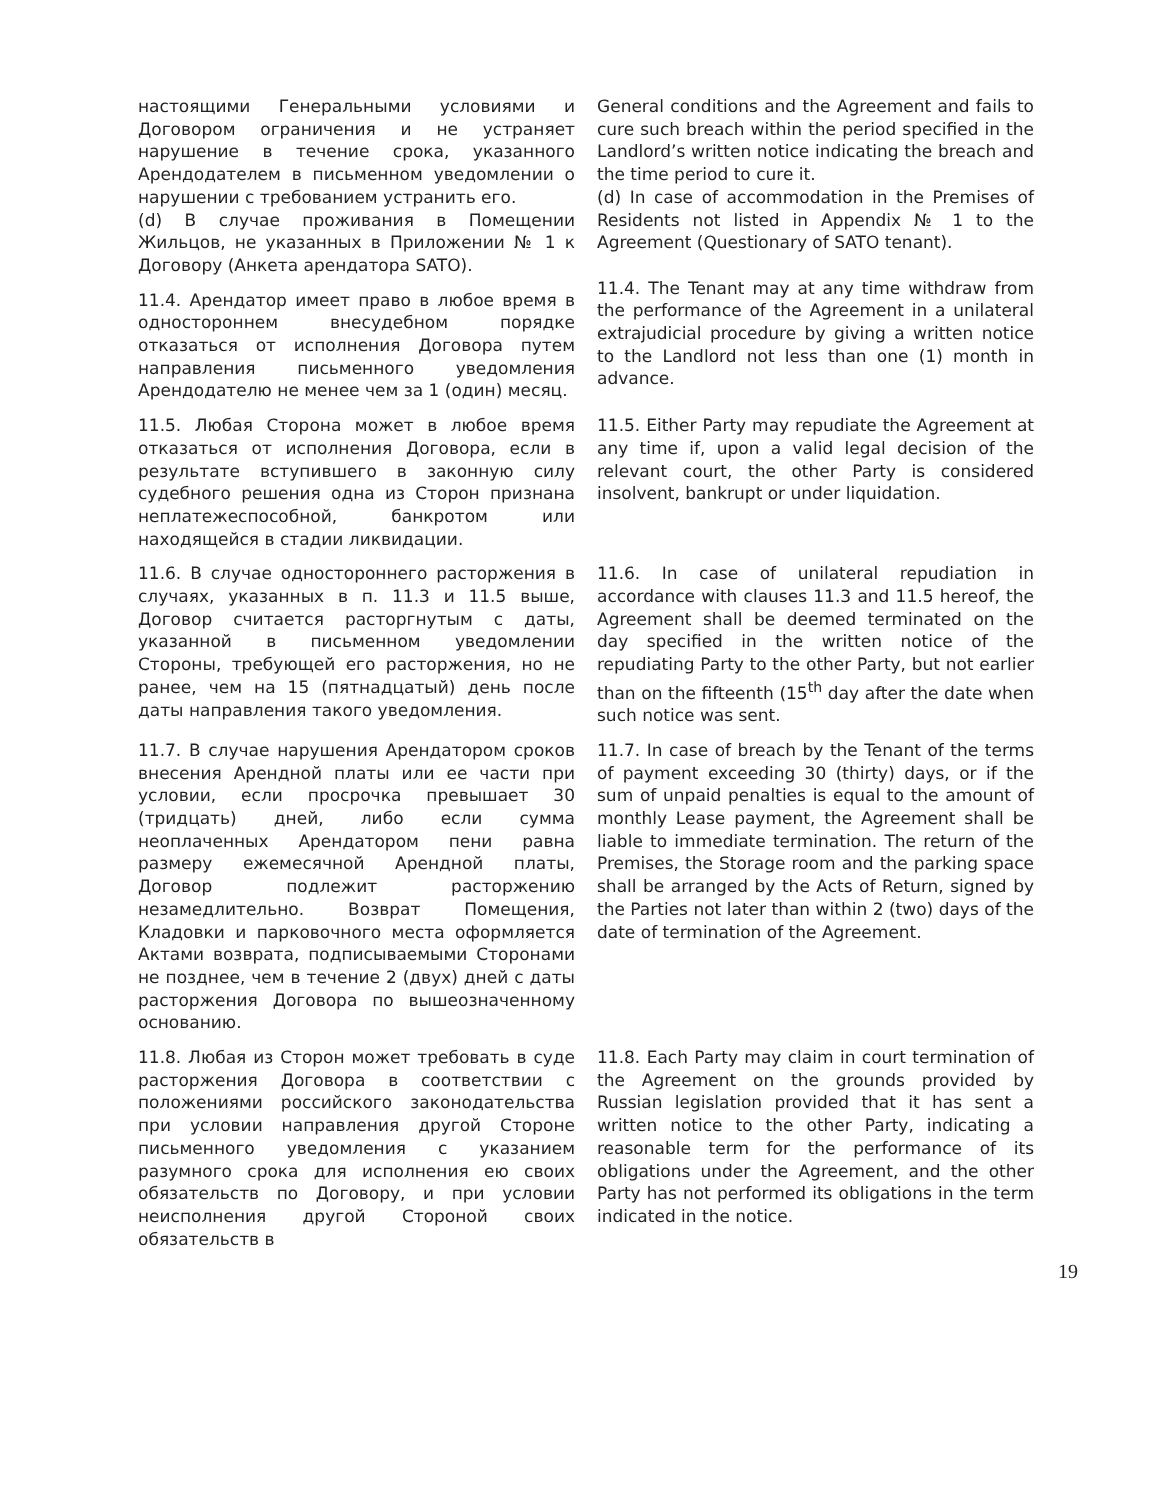настоящими Генеральными условиями и Договором ограничения и не устраняет нарушение в течение срока, указанного Арендодателем в письменном уведомлении о нарушении с требованием устранить его.
(d) В случае проживания в Помещении Жильцов, не указанных в Приложении № 1 к Договору (Анкета арендатора SATO).
General conditions and the Agreement and fails to cure such breach within the period specified in the Landlord’s written notice indicating the breach and the time period to cure it.
(d) In case of accommodation in the Premises of Residents not listed in Appendix № 1 to the Agreement (Questionary of SATO tenant).
11.4. Арендатор имеет право в любое время в одностороннем внесудебном порядке отказаться от исполнения Договора путем направления письменного уведомления Арендодателю не менее чем за 1 (один) месяц.
11.4. The Tenant may at any time withdraw from the performance of the Agreement in a unilateral extrajudicial procedure by giving a written notice to the Landlord not less than one (1) month in advance.
11.5. Любая Сторона может в любое время отказаться от исполнения Договора, если в результате вступившего в законную силу судебного решения одна из Сторон признана неплатежеспособной, банкротом или находящейся в стадии ликвидации.
11.5. Either Party may repudiate the Agreement at any time if, upon a valid legal decision of the relevant court, the other Party is considered insolvent, bankrupt or under liquidation.
11.6. В случае одностороннего расторжения в случаях, указанных в п. 11.3 и 11.5 выше, Договор считается расторгнутым с даты, указанной в письменном уведомлении Стороны, требующей его расторжения, но не ранее, чем на 15 (пятнадцатый) день после даты направления такого уведомления.
11.6. In case of unilateral repudiation in accordance with clauses 11.3 and 11.5 hereof, the Agreement shall be deemed terminated on the day specified in the written notice of the repudiating Party to the other Party, but not earlier than on the fifteenth (15<sup>th</sup> day after the date when such notice was sent.
11.7. В случае нарушения Арендатором сроков внесения Арендной платы или ее части при условии, если просрочка превышает 30 (тридцать) дней, либо если сумма неоплаченных Арендатором пени равна размеру ежемесячной Арендной платы, Договор подлежит расторжению незамедлительно. Возврат Помещения, Кладовки и парковочного места оформляется Актами возврата, подписываемыми Сторонами не позднее, чем в течение 2 (двух) дней с даты расторжения Договора по вышеозначенному основанию.
11.7. In case of breach by the Tenant of the terms of payment exceeding 30 (thirty) days, or if the sum of unpaid penalties is equal to the amount of monthly Lease payment, the Agreement shall be liable to immediate termination. The return of the Premises, the Storage room and the parking space shall be arranged by the Acts of Return, signed by the Parties not later than within 2 (two) days of the date of termination of the Agreement.
11.8. Любая из Сторон может требовать в суде расторжения Договора в соответствии с положениями российского законодательства при условии направления другой Стороне письменного уведомления с указанием разумного срока для исполнения ею своих обязательств по Договору, и при условии неисполнения другой Стороной своих обязательств в
11.8. Each Party may claim in court termination of the Agreement on the grounds provided by Russian legislation provided that it has sent a written notice to the other Party, indicating a reasonable term for the performance of its obligations under the Agreement, and the other Party has not performed its obligations in the term indicated in the notice.
19